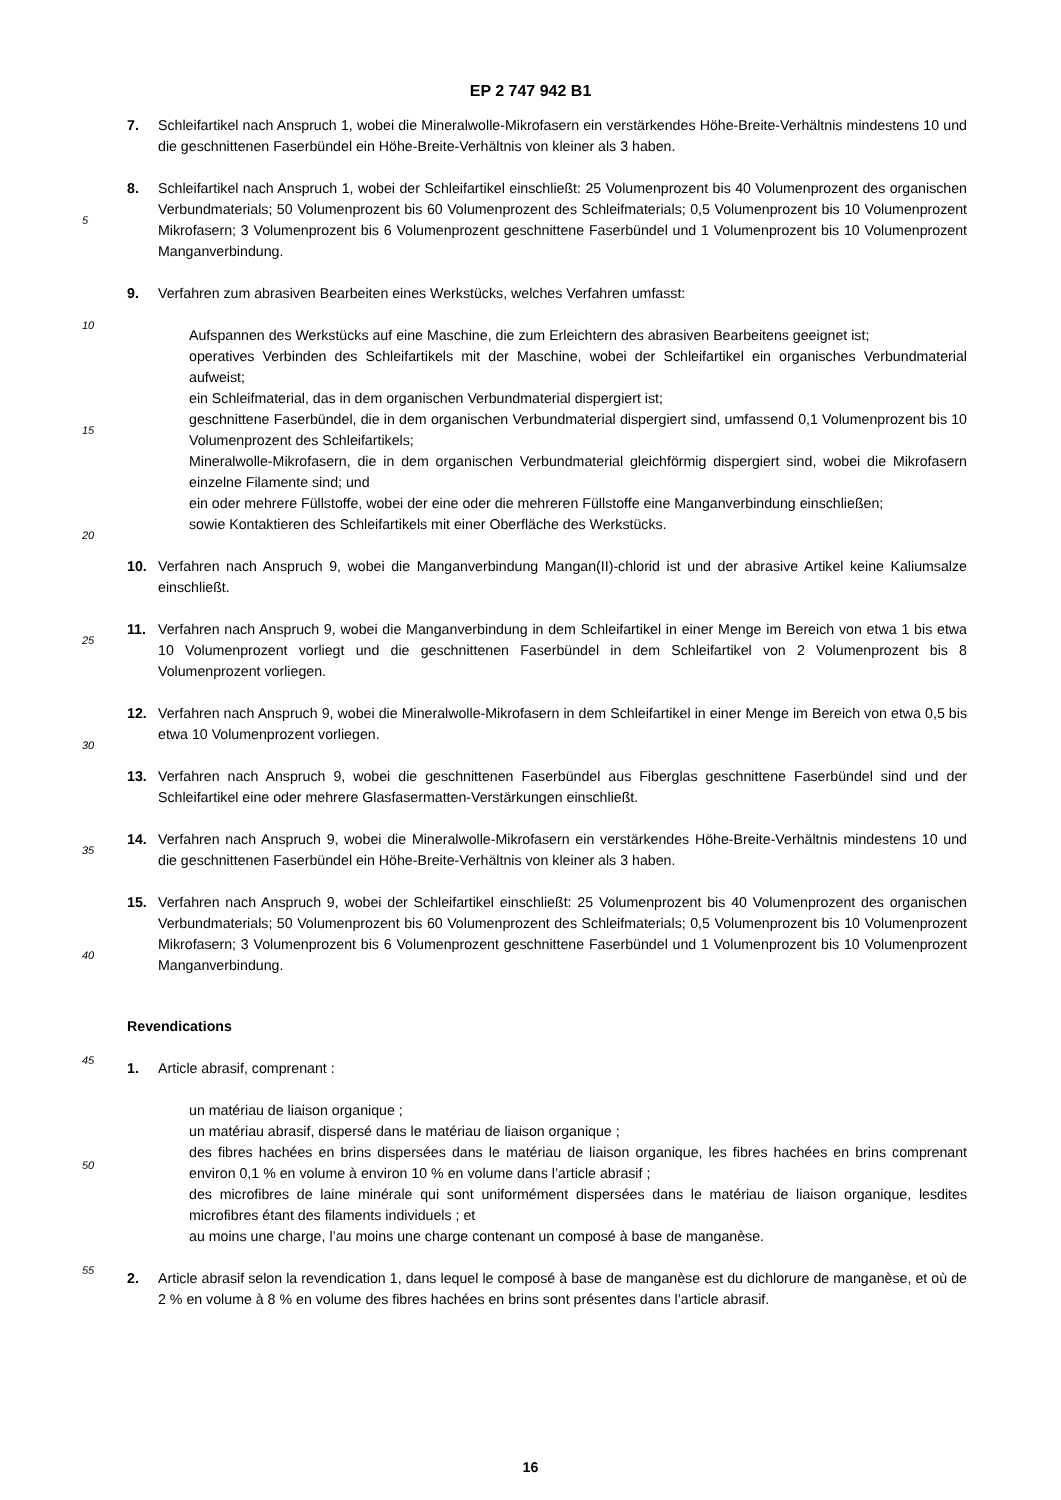EP 2 747 942 B1
7. Schleifartikel nach Anspruch 1, wobei die Mineralwolle-Mikrofasern ein verstärkendes Höhe-Breite-Verhältnis mindestens 10 und die geschnittenen Faserbündel ein Höhe-Breite-Verhältnis von kleiner als 3 haben.
8. Schleifartikel nach Anspruch 1, wobei der Schleifartikel einschließt: 25 Volumenprozent bis 40 Volumenprozent des organischen Verbundmaterials; 50 Volumenprozent bis 60 Volumenprozent des Schleifmaterials; 0,5 Volumenprozent bis 10 Volumenprozent Mikrofasern; 3 Volumenprozent bis 6 Volumenprozent geschnittene Faserbündel und 1 Volumenprozent bis 10 Volumenprozent Manganverbindung.
9. Verfahren zum abrasiven Bearbeiten eines Werkstücks, welches Verfahren umfasst:
Aufspannen des Werkstücks auf eine Maschine, die zum Erleichtern des abrasiven Bearbeitens geeignet ist;
operatives Verbinden des Schleifartikels mit der Maschine, wobei der Schleifartikel ein organisches Verbundmaterial aufweist;
ein Schleifmaterial, das in dem organischen Verbundmaterial dispergiert ist;
geschnittene Faserbündel, die in dem organischen Verbundmaterial dispergiert sind, umfassend 0,1 Volumenprozent bis 10 Volumenprozent des Schleifartikels;
Mineralwolle-Mikrofasern, die in dem organischen Verbundmaterial gleichförmig dispergiert sind, wobei die Mikrofasern einzelne Filamente sind; und
ein oder mehrere Füllstoffe, wobei der eine oder die mehreren Füllstoffe eine Manganverbindung einschließen;
sowie Kontaktieren des Schleifartikels mit einer Oberfläche des Werkstücks.
10. Verfahren nach Anspruch 9, wobei die Manganverbindung Mangan(II)-chlorid ist und der abrasive Artikel keine Kaliumsalze einschließt.
11. Verfahren nach Anspruch 9, wobei die Manganverbindung in dem Schleifartikel in einer Menge im Bereich von etwa 1 bis etwa 10 Volumenprozent vorliegt und die geschnittenen Faserbündel in dem Schleifartikel von 2 Volumenprozent bis 8 Volumenprozent vorliegen.
12. Verfahren nach Anspruch 9, wobei die Mineralwolle-Mikrofasern in dem Schleifartikel in einer Menge im Bereich von etwa 0,5 bis etwa 10 Volumenprozent vorliegen.
13. Verfahren nach Anspruch 9, wobei die geschnittenen Faserbündel aus Fiberglas geschnittene Faserbündel sind und der Schleifartikel eine oder mehrere Glasfasermatten-Verstärkungen einschließt.
14. Verfahren nach Anspruch 9, wobei die Mineralwolle-Mikrofasern ein verstärkendes Höhe-Breite-Verhältnis mindestens 10 und die geschnittenen Faserbündel ein Höhe-Breite-Verhältnis von kleiner als 3 haben.
15. Verfahren nach Anspruch 9, wobei der Schleifartikel einschließt: 25 Volumenprozent bis 40 Volumenprozent des organischen Verbundmaterials; 50 Volumenprozent bis 60 Volumenprozent des Schleifmaterials; 0,5 Volumenprozent bis 10 Volumenprozent Mikrofasern; 3 Volumenprozent bis 6 Volumenprozent geschnittene Faserbündel und 1 Volumenprozent bis 10 Volumenprozent Manganverbindung.
Revendications
1. Article abrasif, comprenant :
un matériau de liaison organique ;
un matériau abrasif, dispersé dans le matériau de liaison organique ;
des fibres hachées en brins dispersées dans le matériau de liaison organique, les fibres hachées en brins comprenant environ 0,1 % en volume à environ 10 % en volume dans l’article abrasif ;
des microfibres de laine minérale qui sont uniformément dispersées dans le matériau de liaison organique, lesdites microfibres étant des filaments individuels ; et
au moins une charge, l’au moins une charge contenant un composé à base de manganèse.
2. Article abrasif selon la revendication 1, dans lequel le composé à base de manganèse est du dichlorure de manganèse, et où de 2 % en volume à 8 % en volume des fibres hachées en brins sont présentes dans l’article abrasif.
5
10
15
20
25
30
35
40
45
50
55
16